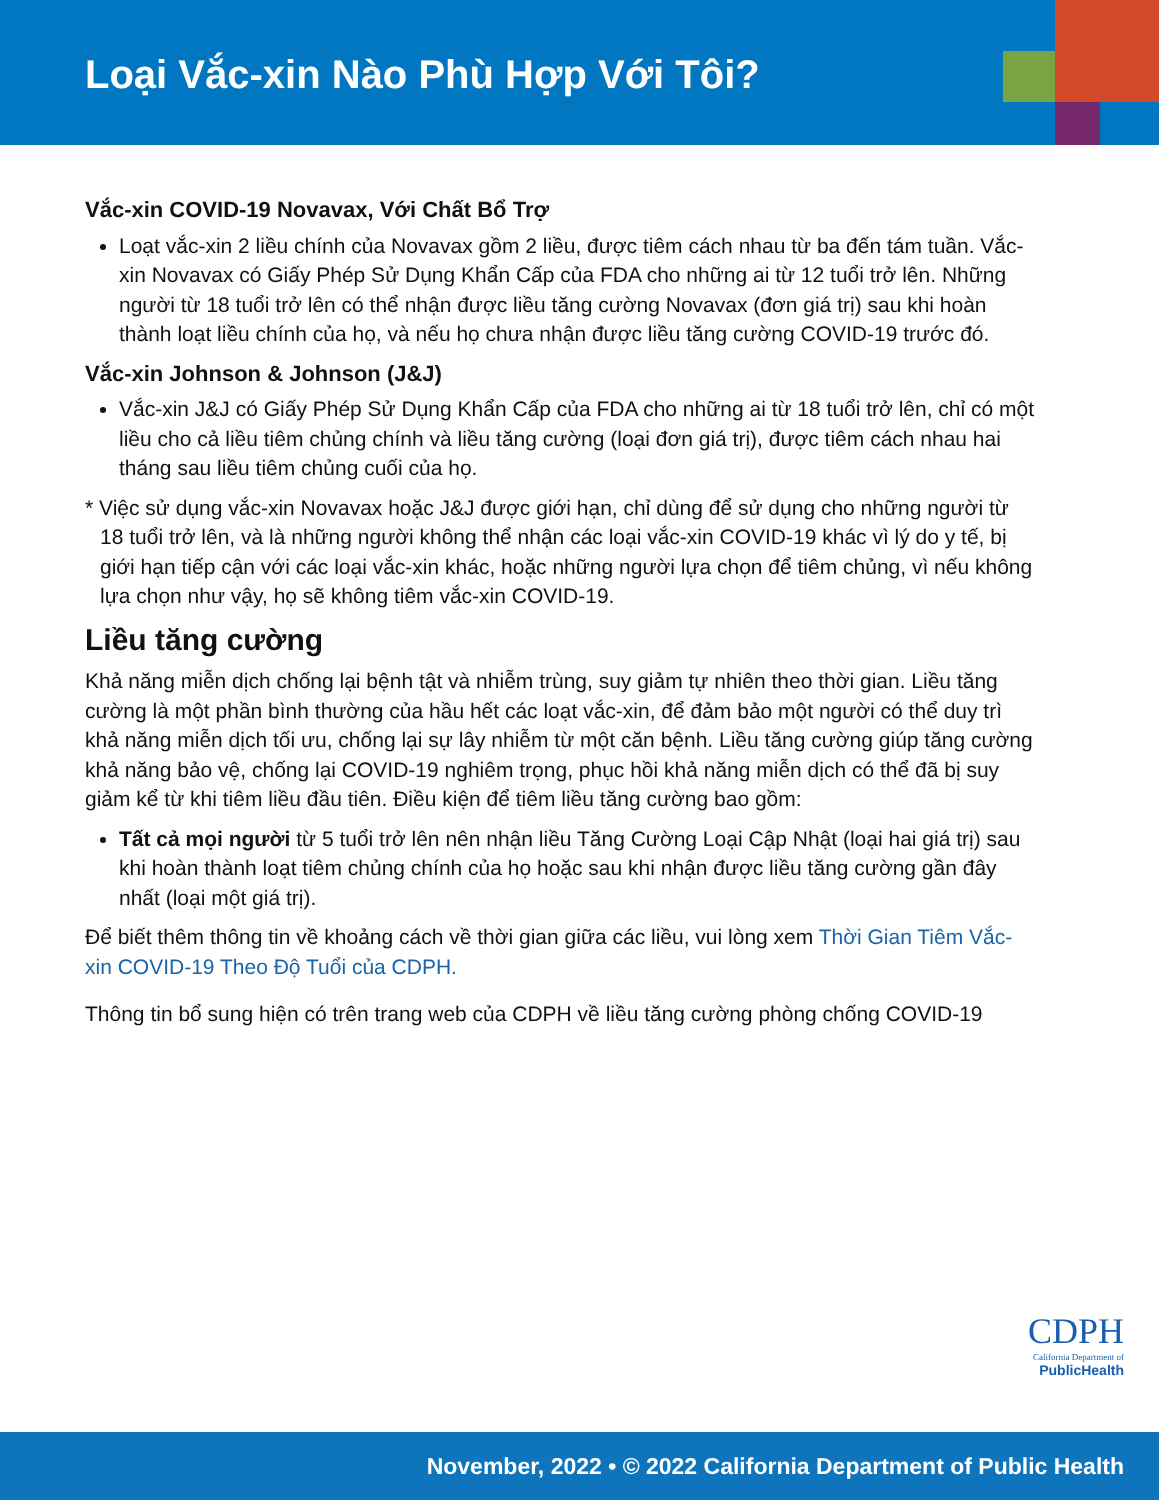Loại Vắc-xin Nào Phù Hợp Với Tôi?
Vắc-xin COVID-19 Novavax, Với Chất Bổ Trợ
Loạt vắc-xin 2 liều chính của Novavax gồm 2 liều, được tiêm cách nhau từ ba đến tám tuần. Vắc-xin Novavax có Giấy Phép Sử Dụng Khẩn Cấp của FDA cho những ai từ 12 tuổi trở lên. Những người từ 18 tuổi trở lên có thể nhận được liều tăng cường Novavax (đơn giá trị) sau khi hoàn thành loạt liều chính của họ, và nếu họ chưa nhận được liều tăng cường COVID-19 trước đó.
Vắc-xin Johnson & Johnson (J&J)
Vắc-xin J&J có Giấy Phép Sử Dụng Khẩn Cấp của FDA cho những ai từ 18 tuổi trở lên, chỉ có một liều cho cả liều tiêm chủng chính và liều tăng cường (loại đơn giá trị), được tiêm cách nhau hai tháng sau liều tiêm chủng cuối của họ.
* Việc sử dụng vắc-xin Novavax hoặc J&J được giới hạn, chỉ dùng để sử dụng cho những người từ 18 tuổi trở lên, và là những người không thể nhận các loại vắc-xin COVID-19 khác vì lý do y tế, bị giới hạn tiếp cận với các loại vắc-xin khác, hoặc những người lựa chọn để tiêm chủng, vì nếu không lựa chọn như vậy, họ sẽ không tiêm vắc-xin COVID-19.
Liều tăng cường
Khả năng miễn dịch chống lại bệnh tật và nhiễm trùng, suy giảm tự nhiên theo thời gian. Liều tăng cường là một phần bình thường của hầu hết các loạt vắc-xin, để đảm bảo một người có thể duy trì khả năng miễn dịch tối ưu, chống lại sự lây nhiễm từ một căn bệnh. Liều tăng cường giúp tăng cường khả năng bảo vệ, chống lại COVID-19 nghiêm trọng, phục hồi khả năng miễn dịch có thể đã bị suy giảm kể từ khi tiêm liều đầu tiên. Điều kiện để tiêm liều tăng cường bao gồm:
Tất cả mọi người từ 5 tuổi trở lên nên nhận liều Tăng Cường Loại Cập Nhật (loại hai giá trị) sau khi hoàn thành loạt tiêm chủng chính của họ hoặc sau khi nhận được liều tăng cường gần đây nhất (loại một giá trị).
Để biết thêm thông tin về khoảng cách về thời gian giữa các liều, vui lòng xem Thời Gian Tiêm Vắc-xin COVID-19 Theo Độ Tuổi của CDPH.
Thông tin bổ sung hiện có trên trang web của CDPH về liều tăng cường phòng chống COVID-19
CDPH
California Department of
PublicHealth
November, 2022 • © 2022 California Department of Public Health